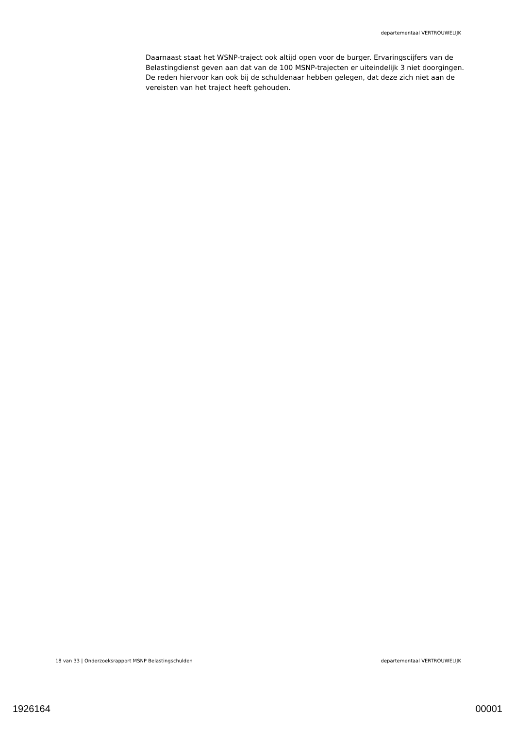departementaal VERTROUWELIJK
Daarnaast staat het WSNP-traject ook altijd open voor de burger. Ervaringscijfers van de Belastingdienst geven aan dat van de 100 MSNP-trajecten er uiteindelijk 3 niet doorgingen. De reden hiervoor kan ook bij de schuldenaar hebben gelegen, dat deze zich niet aan de vereisten van het traject heeft gehouden.
18 van 33 | Onderzoeksrapport MSNP Belastingschulden departementaal VERTROUWELIJK
1926164 00001